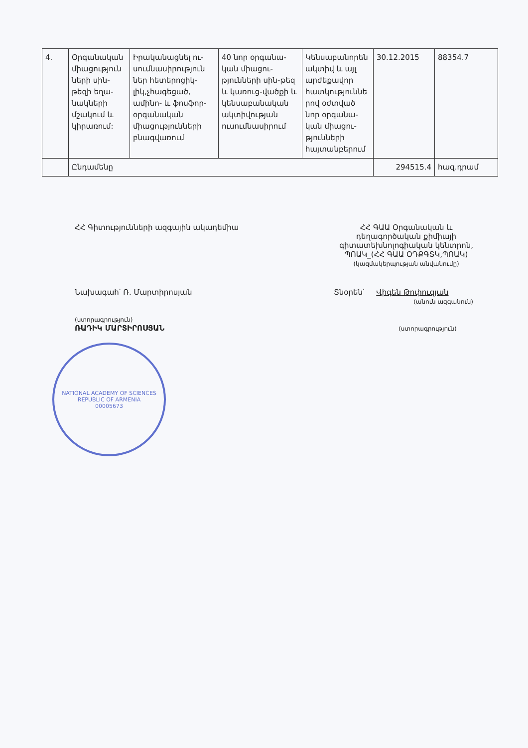| 4. | Օրգանական միացություն ների սին-թեզի եղա-նակների մշակում և կիրառում: | Իրականացնել ու-սումնասիրություն ներ հետերոցիկ-լիկ,չհագեցած, ամինո- և ֆոսֆոր-օրգանական միացությունների բնագվառում | 40 նոր օրգանա-կան միացու-թյունների սին-թեզ և կառուց-վածքի և կենսաբանական ակտիվության ուսումնասիրում | Կենսաբանորեն ակտիվ և այլ արժեքավոր հատկություննե րով օժտված նոր օրգանա-կան միացու-թյունների հայտանբերում | 30.12.2015 | 88354.7 |
| | Ընդամենը | | | | 294515.4 | հազ.դրամ |
ՀՀ Գիտությունների ազգային ակադեմիա
ՀՀ ԳԱԱ Օրգանական և
դեղագործական քիմիայի
գիտատեխնոլոգիական կենտրոն,
ՊՈԱԿ_(ՀՀ ԳԱԱ ՕԴՔԳՏԿ,ՊՈԱԿ)
(կազմակերպության անվանումը)
Նախագահ՝ Ռ. Մարտիրոսյան
(ստորագրություն)
ՌԱԴԻԿ ՄԱՐՏԻՐՈՍՅԱՆ
Տնօրեն՝ Վիգեն Թոփուզյան
(անուն ազգանուն)
(ստորագրություն)
NATIONAL ACADEMY OF SCIENCES
REPUBLIC OF ARMENIA
00005673